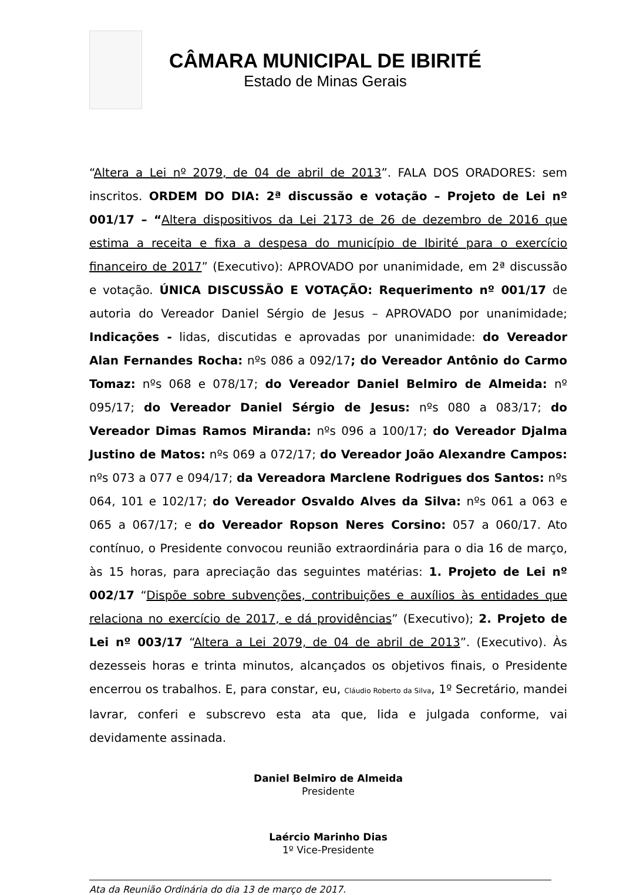CÂMARA MUNICIPAL DE IBIRITÉ
Estado de Minas Gerais
“Altera a Lei nº 2079, de 04 de abril de 2013”. FALA DOS ORADORES: sem inscritos. ORDEM DO DIA: 2ª discussão e votação – Projeto de Lei nº 001/17 – “Altera dispositivos da Lei 2173 de 26 de dezembro de 2016 que estima a receita e fixa a despesa do município de Ibirité para o exercício financeiro de 2017” (Executivo): APROVADO por unanimidade, em 2ª discussão e votação. ÚNICA DISCUSSÃO E VOTAÇÃO: Requerimento nº 001/17 de autoria do Vereador Daniel Sérgio de Jesus – APROVADO por unanimidade; Indicações - lidas, discutidas e aprovadas por unanimidade: do Vereador Alan Fernandes Rocha: nºs 086 a 092/17; do Vereador Antônio do Carmo Tomaz: nºs 068 e 078/17; do Vereador Daniel Belmiro de Almeida: nº 095/17; do Vereador Daniel Sérgio de Jesus: nºs 080 a 083/17; do Vereador Dimas Ramos Miranda: nºs 096 a 100/17; do Vereador Djalma Justino de Matos: nºs 069 a 072/17; do Vereador João Alexandre Campos: nºs 073 a 077 e 094/17; da Vereadora Marclene Rodrigues dos Santos: nºs 064, 101 e 102/17; do Vereador Osvaldo Alves da Silva: nºs 061 a 063 e 065 a 067/17; e do Vereador Ropson Neres Corsino: 057 a 060/17. Ato contínuo, o Presidente convocou reunião extraordinária para o dia 16 de março, às 15 horas, para apreciação das seguintes matérias: 1. Projeto de Lei nº 002/17 “Dispõe sobre subvenções, contribuições e auxílios às entidades que relaciona no exercício de 2017, e dá providências” (Executivo); 2. Projeto de Lei nº 003/17 “Altera a Lei 2079, de 04 de abril de 2013”. (Executivo). Às dezesseis horas e trinta minutos, alcançados os objetivos finais, o Presidente encerrou os trabalhos. E, para constar, eu, Cláudio Roberto da Silva, 1º Secretário, mandei lavrar, conferi e subscrevo esta ata que, lida e julgada conforme, vai devidamente assinada.
Daniel Belmiro de Almeida
Presidente
Laércio Marinho Dias
1º Vice-Presidente
Ata da Reunião Ordinária do dia 13 de março de 2017.